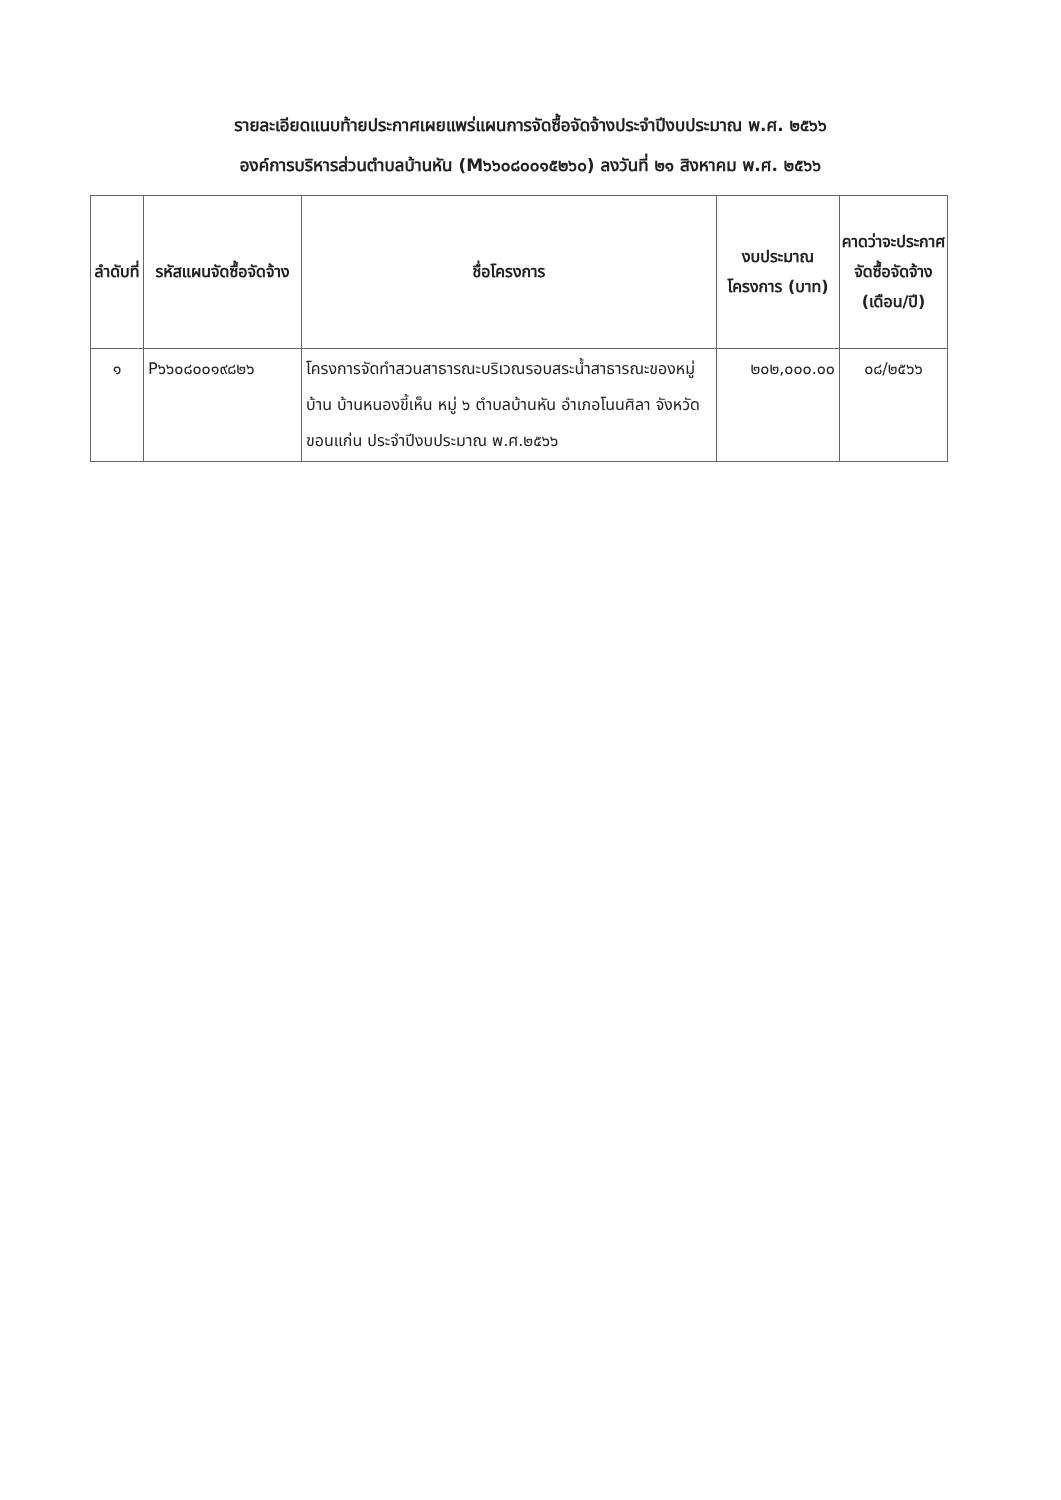รายละเอียดแนบท้ายประกาศเผยแพร่แผนการจัดซื้อจัดจ้างประจำปีงบประมาณ พ.ศ. ๒๕๖๖
องค์การบริหารส่วนตำบลบ้านหัน (M๖๖๐๘๐๐๑๕๒๖๐) ลงวันที่ ๒๑ สิงหาคม พ.ศ. ๒๕๖๖
| ลำดับที่ | รหัสแผนจัดซื้อจัดจ้าง | ชื่อโครงการ | งบประมาณโครงการ (บาท) | คาดว่าจะประกาศจัดซื้อจัดจ้าง (เดือน/ปี) |
| --- | --- | --- | --- | --- |
| ๑ | P๖๖๐๘๐๐๑๙๘๒๖ | โครงการจัดทำสวนสาธารณะบริเวณรอบสระน้ำสาธารณะของหมู่ บ้าน บ้านหนองขี้เห็น หมู่ ๖ ตำบลบ้านหัน อำเภอโนนศิลา จังหวัดขอนแก่น ประจำปีงบประมาณ พ.ศ.๒๕๖๖ | ๒๐๒,๐๐๐.๐๐ | ๐๘/๒๕๖๖ |